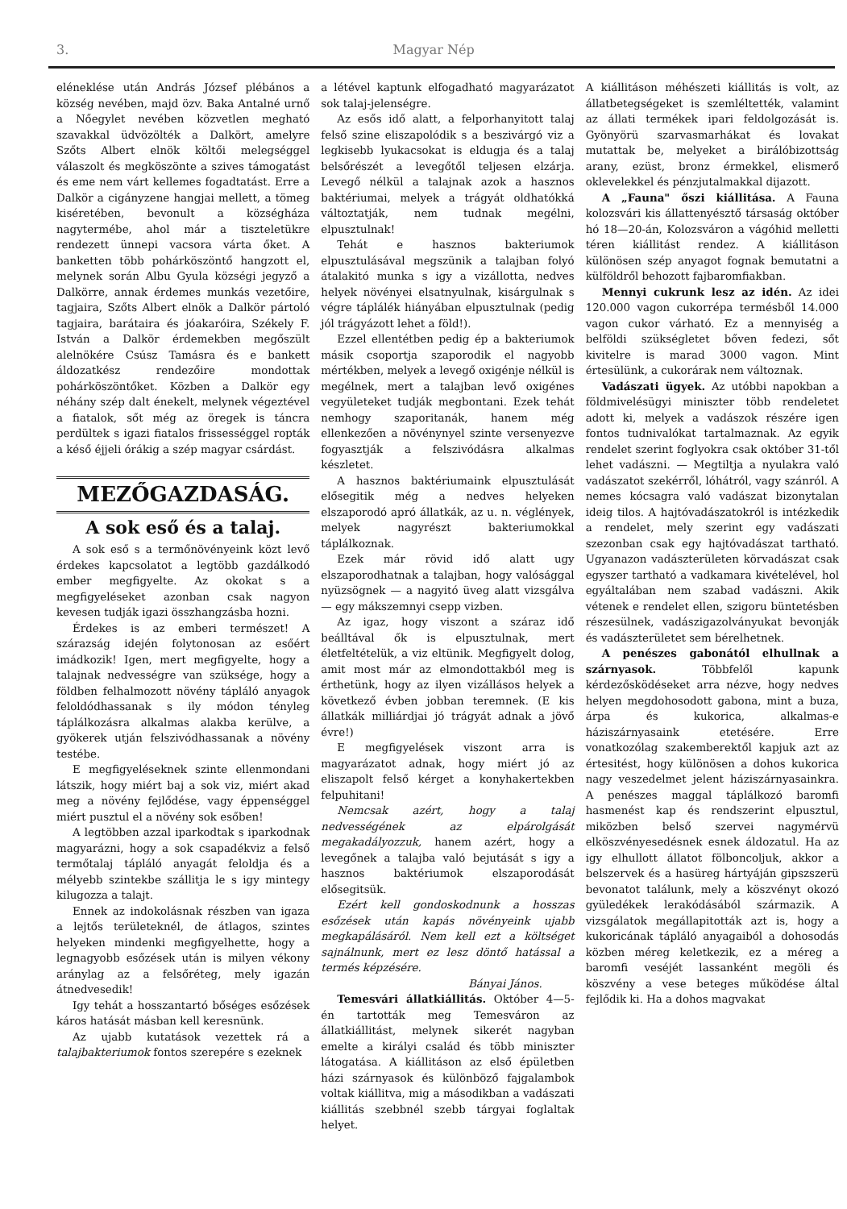3. Magyar Nép
eléneklése után András József plébános a község nevében, majd özv. Baka Antalné urnő a Nőegylet nevében közvetlen megható szavakkal üdvözölték a Dalkört, amelyre Szőts Albert elnök költői melegséggel válaszolt és megköszönte a szives támogatást és eme nem várt kellemes fogadtatást. Erre a Dalkör a cigányzene hangjai mellett, a tömeg kiséretében, bevonult a községháza nagytermébe, ahol már a tiszteletükre rendezett ünnepi vacsora várta őket. A banketten több pohárköszöntő hangzott el, melynek során Albu Gyula községi jegyző a Dalkörre, annak érdemes munkás vezetőire, tagjaira, Szőts Albert elnök a Dalkör pártoló tagjaira, barátaira és jóakaróira, Székely F. István a Dalkör érdemekben megőszült alelnökére Csúsz Tamásra és e bankett áldozatkész rendezőire mondottak pohárköszöntőket. Közben a Dalkör egy néhány szép dalt énekelt, melynek végeztével a fiatalok, sőt még az öregek is táncra perdültek s igazi fiatalos frissességgel ropták a késő éjjeli órákig a szép magyar csárdást.
MEZŐGAZDASÁG.
A sok eső és a talaj.
A sok eső s a termőnövényeink közt levő érdekes kapcsolatot a legtöbb gazdálkodó ember megfigyelte. Az okokat s a megfigyeléseket azonban csak nagyon kevesen tudják igazi összhangzásba hozni.
Érdekes is az emberi természet! A szárazság idején folytonosan az esőért imádkozik! Igen, mert megfigyelte, hogy a talajnak nedvességre van szüksége, hogy a földben felhalmozott növény tápláló anyagok feloldódhassanak s ily módon tényleg táplálkozásra alkalmas alakba kerülve, a gyökerek utján felszivódhassanak a növény testébe.
E megfigyeléseknek szinte ellenmondani látszik, hogy miért baj a sok viz, miért akad meg a növény fejlődése, vagy éppenséggel miért pusztul el a növény sok esőben!
A legtöbben azzal iparkodtak s iparkodnak magyarázni, hogy a sok csapadékviz a felső termőtalaj tápláló anyagát feloldja és a mélyebb szintekbe szállitja le s igy mintegy kilugozza a talajt.
Ennek az indokolásnak részben van igaza a lejtős területeknél, de átlagos, szintes helyeken mindenki megfigyelhette, hogy a legnagyobb esőzések után is milyen vékony aránylag az a felsőréteg, mely igazán átnedvesedik!
Igy tehát a hosszantartó bőséges esőzések káros hatását másban kell keresnünk.
Az ujabb kutatások vezettek rá a talajbakteriumok fontos szerepére s ezeknek
a létével kaptunk elfogadható magyarázatot sok talaj-jelenségre.
Az esős idő alatt, a felporhanyitott talaj felső szine eliszapolódik s a beszivárgó viz a legkisebb lyukacsokat is eldugja és a talaj belsőrészét a levegőtől teljesen elzárja. Levegő nélkül a talajnak azok a hasznos baktériumai, melyek a trágyát oldhatókká változtatják, nem tudnak megélni, elpusztulnak!
Tehát e hasznos bakteriumok elpusztulásával megszünik a talajban folyó átalakitó munka s igy a vizállotta, nedves helyek növényei elsatnyulnak, kisárgulnak s végre táplálék hiányában elpusztulnak (pedig jól trágyázott lehet a föld!).
Ezzel ellentétben pedig ép a bakteriumok másik csoportja szaporodik el nagyobb mértékben, melyek a levegő oxigénje nélkül is megélnek, mert a talajban levő oxigénes vegyületeket tudják megbontani. Ezek tehát nemhogy szaporitanák, hanem még ellenkezően a növénynyel szinte versenyezve fogyasztják a felszivódásra alkalmas készletet.
A hasznos baktériumaink elpusztulását elősegitik még a nedves helyeken elszaporodó apró állatkák, az u. n. véglények, melyek nagyrészt bakteriumokkal táplálkoznak.
Ezek már rövid idő alatt ugy elszaporodhatnak a talajban, hogy valósággal nyüzsögnek — a nagyitó üveg alatt vizsgálva — egy mákszemnyi csepp vizben.
Az igaz, hogy viszont a száraz idő beálltával ők is elpusztulnak, mert életfeltételük, a viz eltünik. Megfigyelt dolog, amit most már az elmondottakból meg is érthetünk, hogy az ilyen vizállásos helyek a következő évben jobban teremnek. (E kis állatkák milliárdjai jó trágyát adnak a jövő évre!)
E megfigyelések viszont arra is magyarázatot adnak, hogy miért jó az eliszapolt felső kérget a konyhakertekben felpuhitani!
Nemcsak azért, hogy a talaj nedvességének az elpárolgását megakadályozzuk, hanem azért, hogy a levegőnek a talajba való bejutását s igy a hasznos baktériumok elszaporodását elősegitsük.
Ezért kell gondoskodnunk a hosszas esőzések után kapás növényeink ujabb megkapálásáról. Nem kell ezt a költséget sajnálnunk, mert ez lesz döntő hatással a termés képzésére.
Bányai János.
Temesvári állatkiállitás. Október 4—5-én tartották meg Temesváron az állatkiállitást, melynek sikerét nagyban emelte a királyi család és több miniszter látogatása. A kiállitáson az első épületben házi szárnyasok és különböző fajgalambok voltak kiállitva, mig a másodikban a vadászati kiállitás szebbnél szebb tárgyai foglaltak helyet.
A kiállitáson méhészeti kiállitás is volt, az állatbetegségeket is szemléltették, valamint az állati termékek ipari feldolgozását is. Gyönyörü szarvasmarhákat és lovakat mutattak be, melyeket a birálóbizottság arany, ezüst, bronz érmekkel, elismerő oklevelekkel és pénzjutalmakkal dijazott.
A „Fauna" őszi kiállitása. A Fauna kolozsvári kis állattenyésztő társaság október hó 18—20-án, Kolozsváron a vágóhid melletti téren kiállitást rendez. A kiállitáson különösen szép anyagot fognak bemutatni a külföldről behozott fajbaromfiakban.
Mennyi cukrunk lesz az idén. Az idei 120.000 vagon cukorrépa termésből 14.000 vagon cukor várható. Ez a mennyiség a belföldi szükségletet bőven fedezi, sőt kivitelre is marad 3000 vagon. Mint értesülünk, a cukorárak nem változnak.
Vadászati ügyek. Az utóbbi napokban a földmivelésügyi miniszter több rendeletet adott ki, melyek a vadászok részére igen fontos tudnivalókat tartalmaznak. Az egyik rendelet szerint foglyokra csak október 31-től lehet vadászni. — Megtiltja a nyulakra való vadászatot szekérről, lóhátról, vagy szánról. A nemes kócsagra való vadászat bizonytalan ideig tilos. A hajtóvadászatokról is intézkedik a rendelet, mely szerint egy vadászati szezonban csak egy hajtóvadászat tartható. Ugyanazon vadászterületen körvadászat csak egyszer tartható a vadkamara kivételével, hol egyáltalában nem szabad vadászni. Akik vétenek e rendelet ellen, szigoru büntetésben részesülnek, vadászigazolványukat bevonják és vadászterületet sem bérelhetnek.
A penészes gabonától elhullnak a szárnyasok. Többfelől kapunk kérdezősködéseket arra nézve, hogy nedves helyen megdohosodott gabona, mint a buza, árpa és kukorica, alkalmas-e háziszárnyasaink etetésére. Erre vonatkozólag szakemberektől kapjuk azt az értesitést, hogy különösen a dohos kukorica nagy veszedelmet jelent háziszárnyasainkra. A penészes maggal táplálkozó baromfi hasmenést kap és rendszerint elpusztul, miközben belső szervei nagymérvü elköszvényesedésnek esnek áldozatul. Ha az igy elhullott állatot fölboncoljuk, akkor a belszervek és a hasüreg hártyáján gipszszerü bevonatot találunk, mely a köszvényt okozó gyüledékek lerakódásából származik. A vizsgálatok megállapitották azt is, hogy a kukoricának tápláló anyagaiból a dohosodás közben méreg keletkezik, ez a méreg a baromfi veséjét lassanként megöli és köszvény a vese beteges működése által fejlődik ki. Ha a dohos magvakat